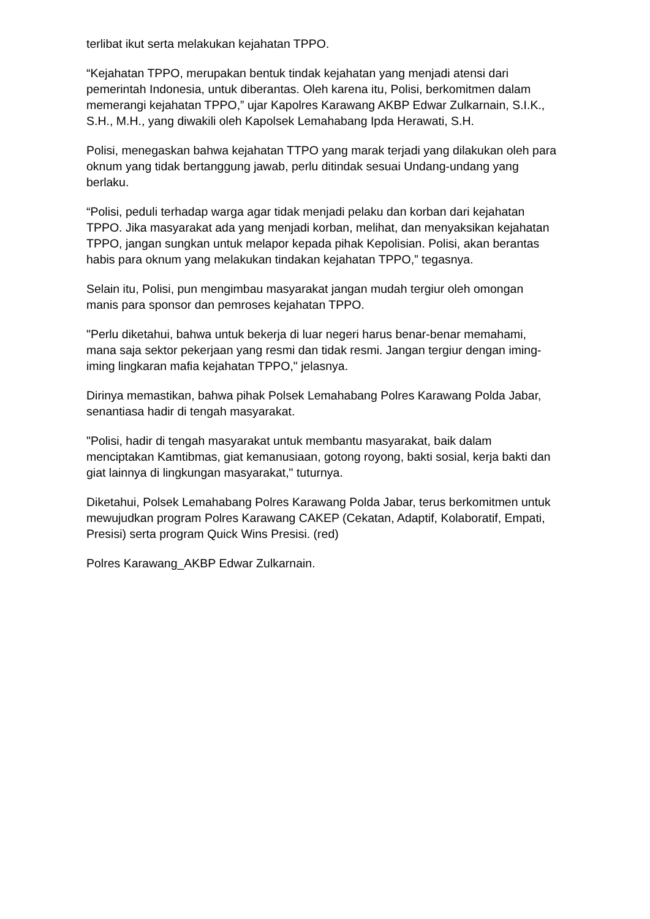terlibat ikut serta melakukan kejahatan TPPO.
“Kejahatan TPPO, merupakan bentuk tindak kejahatan yang menjadi atensi dari pemerintah Indonesia, untuk diberantas. Oleh karena itu, Polisi, berkomitmen dalam memerangi kejahatan TPPO,” ujar Kapolres Karawang AKBP Edwar Zulkarnain, S.I.K., S.H., M.H., yang diwakili oleh Kapolsek Lemahabang Ipda Herawati, S.H.
Polisi, menegaskan bahwa kejahatan TTPO yang marak terjadi yang dilakukan oleh para oknum yang tidak bertanggung jawab, perlu ditindak sesuai Undang-undang yang berlaku.
“Polisi, peduli terhadap warga agar tidak menjadi pelaku dan korban dari kejahatan TPPO. Jika masyarakat ada yang menjadi korban, melihat, dan menyaksikan kejahatan TPPO, jangan sungkan untuk melapor kepada pihak Kepolisian. Polisi, akan berantas habis para oknum yang melakukan tindakan kejahatan TPPO,” tegasnya.
Selain itu, Polisi, pun mengimbau masyarakat jangan mudah tergiur oleh omongan manis para sponsor dan pemroses kejahatan TPPO.
"Perlu diketahui, bahwa untuk bekerja di luar negeri harus benar-benar memahami, mana saja sektor pekerjaan yang resmi dan tidak resmi. Jangan tergiur dengan iming-iming lingkaran mafia kejahatan TPPO," jelasnya.
Dirinya memastikan, bahwa pihak Polsek Lemahabang Polres Karawang Polda Jabar, senantiasa hadir di tengah masyarakat.
"Polisi, hadir di tengah masyarakat untuk membantu masyarakat, baik dalam menciptakan Kamtibmas, giat kemanusiaan, gotong royong, bakti sosial, kerja bakti dan giat lainnya di lingkungan masyarakat," tuturnya.
Diketahui, Polsek Lemahabang Polres Karawang Polda Jabar, terus berkomitmen untuk mewujudkan program Polres Karawang CAKEP (Cekatan, Adaptif, Kolaboratif, Empati, Presisi) serta program Quick Wins Presisi. (red)
Polres Karawang_AKBP Edwar Zulkarnain.